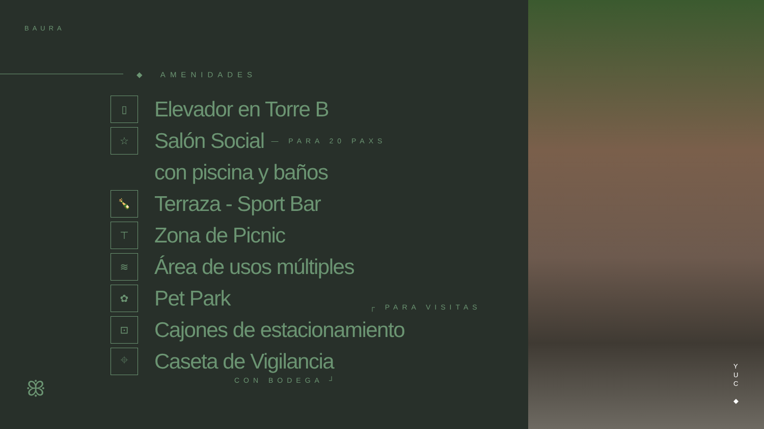BAURA
◆ AMENIDADES
▯
Elevador en Torre B
☆
Salón Social
— PARA 20 PAXS
con piscina y baños
🍾
Terraza - Sport Bar
⊤
Zona de Picnic
≋
Área de usos múltiples
✿
Pet Park
⊡
Cajones de estacionamiento
⌖
Caseta de Vigilancia
┌ PARA VISITAS
CON BODEGA ┘
ꕥ
Y U C
◆